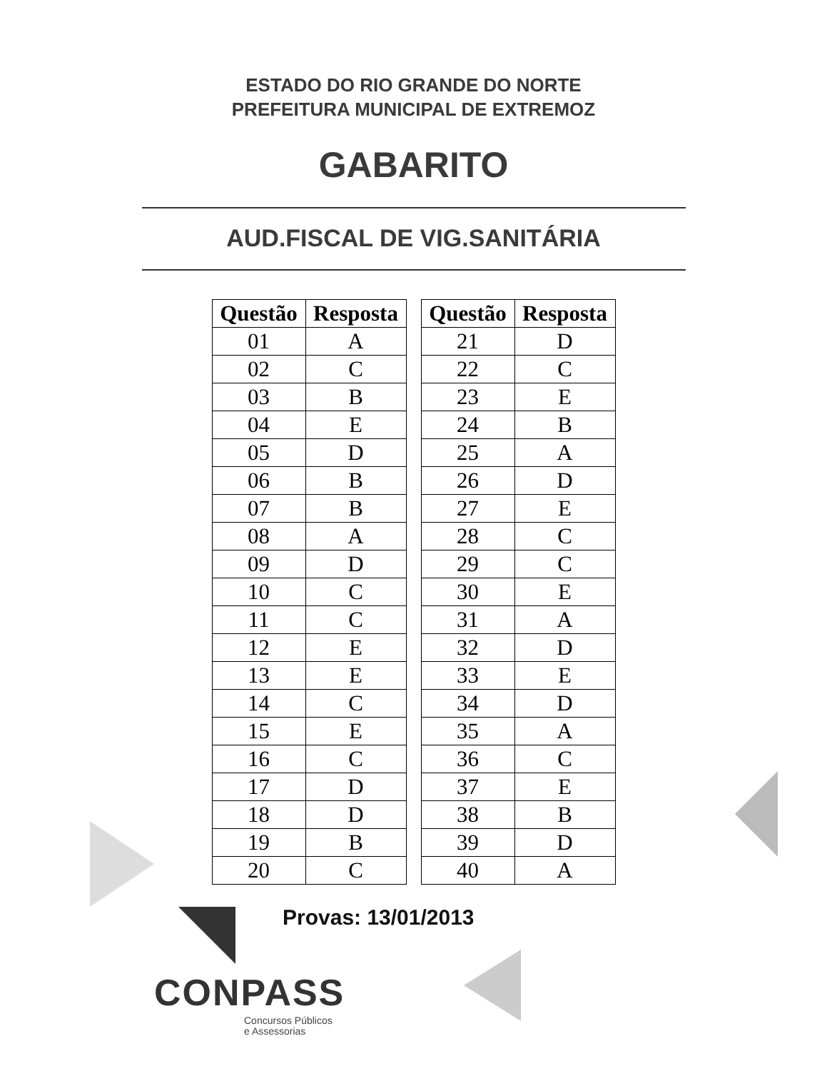ESTADO DO RIO GRANDE DO NORTE
PREFEITURA MUNICIPAL DE EXTREMOZ
GABARITO
AUD.FISCAL DE VIG.SANITÁRIA
| Questão | Resposta |
| --- | --- |
| 01 | A |
| 02 | C |
| 03 | B |
| 04 | E |
| 05 | D |
| 06 | B |
| 07 | B |
| 08 | A |
| 09 | D |
| 10 | C |
| 11 | C |
| 12 | E |
| 13 | E |
| 14 | C |
| 15 | E |
| 16 | C |
| 17 | D |
| 18 | D |
| 19 | B |
| 20 | C |
| Questão | Resposta |
| --- | --- |
| 21 | D |
| 22 | C |
| 23 | E |
| 24 | B |
| 25 | A |
| 26 | D |
| 27 | E |
| 28 | C |
| 29 | C |
| 30 | E |
| 31 | A |
| 32 | D |
| 33 | E |
| 34 | D |
| 35 | A |
| 36 | C |
| 37 | E |
| 38 | B |
| 39 | D |
| 40 | A |
Provas: 13/01/2013
CONPASS
Concursos Públicos
e Assessorias